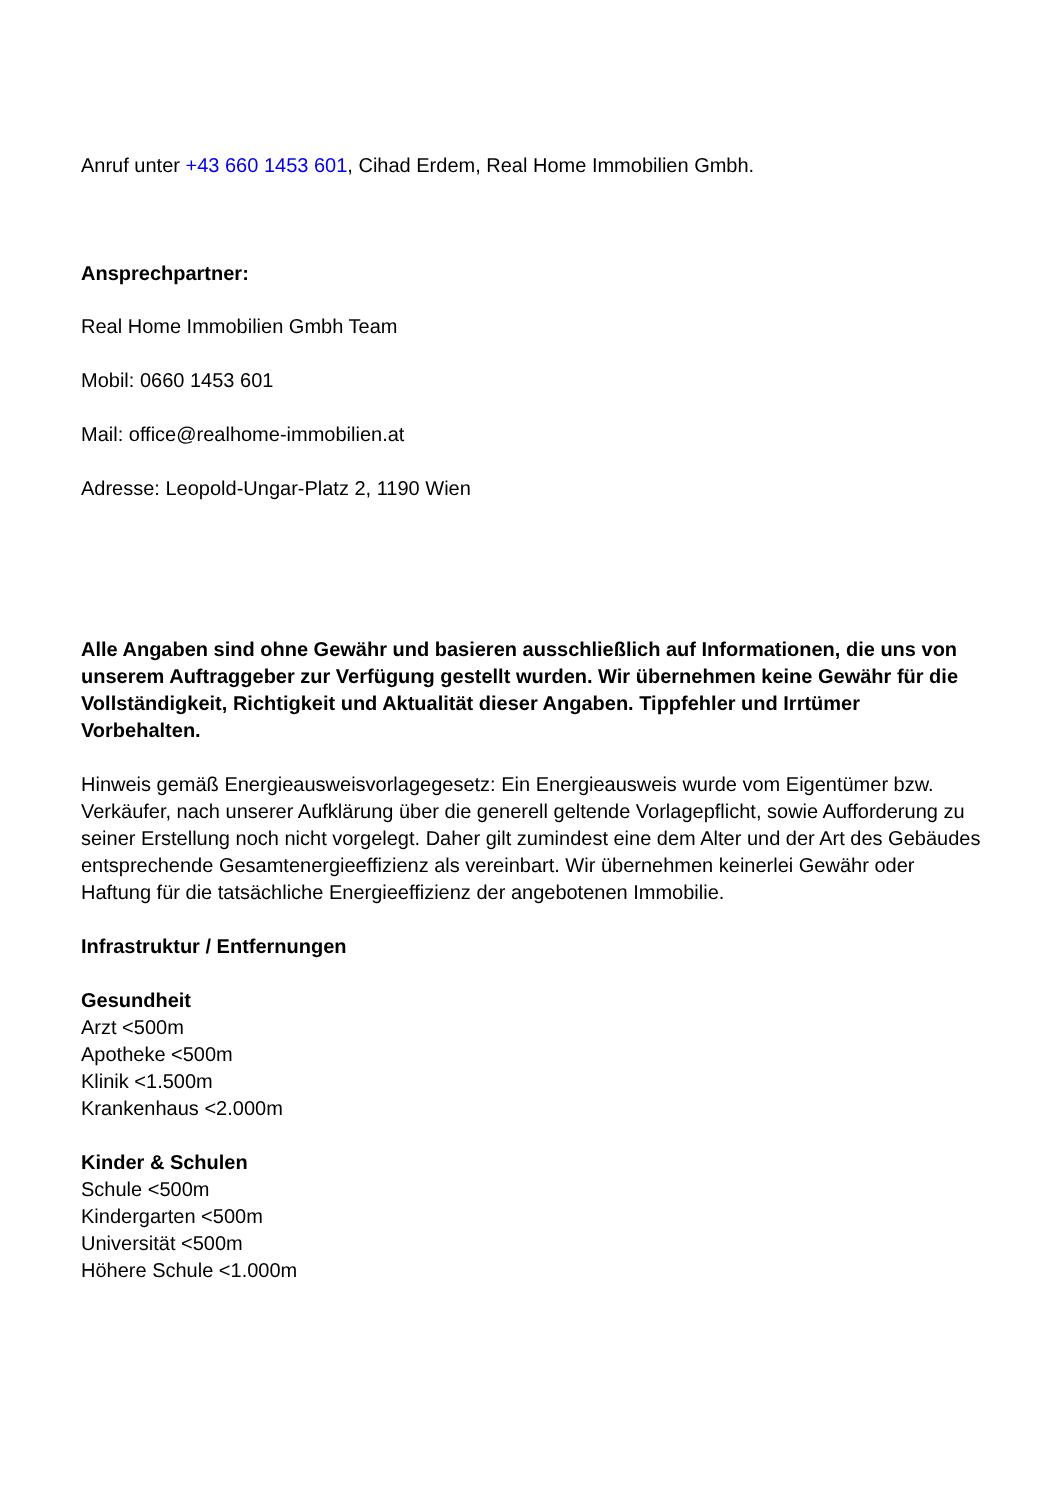Anruf unter +43 660 1453 601, Cihad Erdem, Real Home Immobilien Gmbh.
Ansprechpartner:
Real Home Immobilien Gmbh Team
Mobil: 0660 1453 601
Mail: office@realhome-immobilien.at
Adresse: Leopold-Ungar-Platz 2, 1190 Wien
Alle Angaben sind ohne Gewähr und basieren ausschließlich auf Informationen, die uns von unserem Auftraggeber zur Verfügung gestellt wurden. Wir übernehmen keine Gewähr für die Vollständigkeit, Richtigkeit und Aktualität dieser Angaben. Tippfehler und Irrtümer Vorbehalten.
Hinweis gemäß Energieausweisvorlagegesetz: Ein Energieausweis wurde vom Eigentümer bzw. Verkäufer, nach unserer Aufklärung über die generell geltende Vorlagepflicht, sowie Aufforderung zu seiner Erstellung noch nicht vorgelegt. Daher gilt zumindest eine dem Alter und der Art des Gebäudes entsprechende Gesamtenergieeffizienz als vereinbart. Wir übernehmen keinerlei Gewähr oder Haftung für die tatsächliche Energieeffizienz der angebotenen Immobilie.
Infrastruktur / Entfernungen
Gesundheit
Arzt <500m
Apotheke <500m
Klinik <1.500m
Krankenhaus <2.000m
Kinder & Schulen
Schule <500m
Kindergarten <500m
Universität <500m
Höhere Schule <1.000m